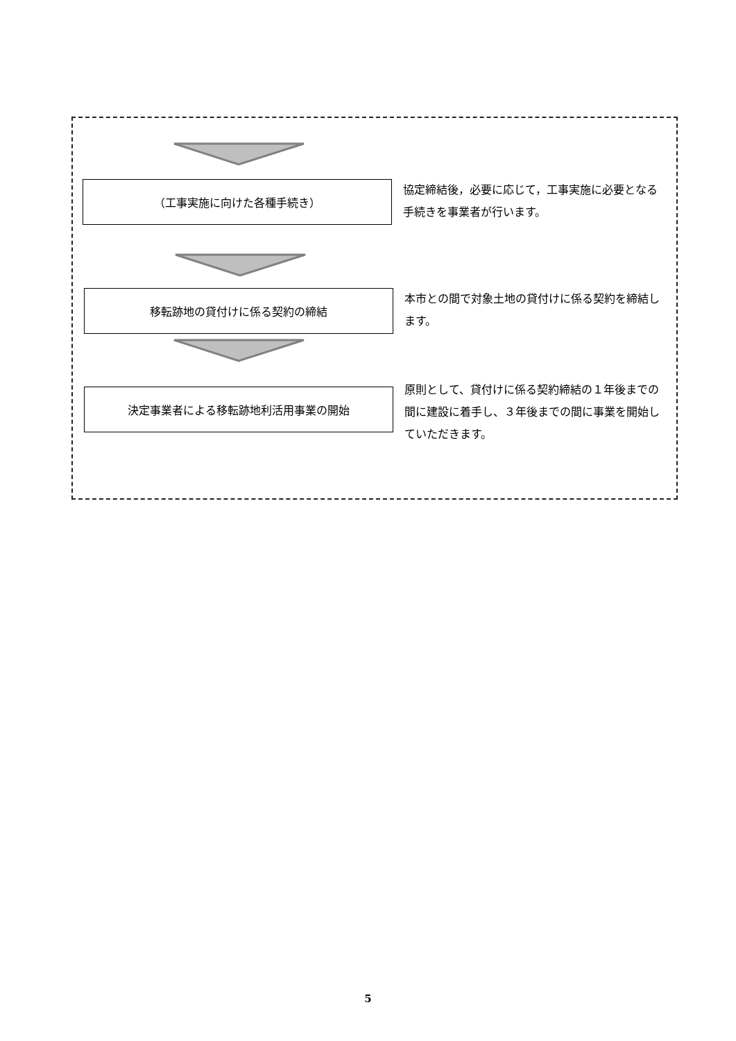（工事実施に向けた各種手続き）
協定締結後，必要に応じて，工事実施に必要となる手続きを事業者が行います。
移転跡地の貸付けに係る契約の締結
本市との間で対象土地の貸付けに係る契約を締結します。
決定事業者による移転跡地利活用事業の開始
原則として、貸付けに係る契約締結の１年後までの間に建設に着手し、３年後までの間に事業を開始していただきます。
5